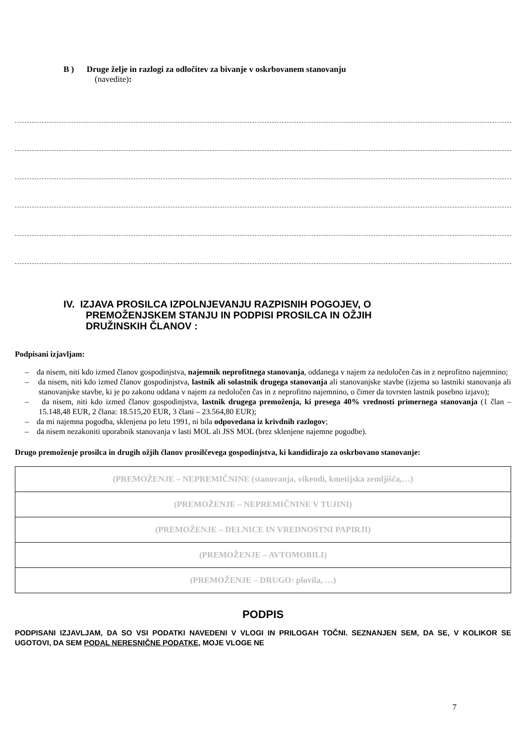B ) Druge želje in razlogi za odločitev za bivanje v oskrbovanem stanovanju
(navedite):
IV. IZJAVA PROSILCA IZPOLNJEVANJU RAZPISNIH POGOJEV, O
PREMOŽENJSKEM STANJU IN PODPISI PROSILCA IN OŽJIH
DRUŽINSKIH ČLANOV :
Podpisani izjavljam:
– da nisem, niti kdo izmed članov gospodinjstva, najemnik neprofitnega stanovanja, oddanega v najem za nedoločen čas in z neprofitno najemnino;
– da nisem, niti kdo izmed članov gospodinjstva, lastnik ali solastnik drugega stanovanja ali stanovanjske stavbe (izjema so lastniki stanovanja ali stanovanjske stavbe, ki je po zakonu oddana v najem za nedoločen čas in z neprofitno najemnino, o čimer da tovrsten lastnik posebno izjavo);
– da nisem, niti kdo izmed članov gospodinjstva, lastnik drugega premoženja, ki presega 40% vrednosti primernega stanovanja (1 član – 15.148,48 EUR, 2 člana: 18.515,20 EUR, 3 člani – 23.564,80 EUR);
– da mi najemna pogodba, sklenjena po letu 1991, ni bila odpovedana iz krivdnih razlogov;
– da nisem nezakoniti uporabnik stanovanja v lasti MOL ali JSS MOL (brez sklenjene najemne pogodbe).
Drugo premoženje prosilca in drugih ožjih članov prosilčevega gospodinjstva, ki kandidirajo za oskrbovano stanovanje:
| (PREMOŽENJE – NEPREMIČNINE (stanovanja, vikendi, kmetijska zemljišča,…) |
| (PREMOŽENJE – NEPREMIČNINE V TUJINI) |
| (PREMOŽENJE – DELNICE IN VREDNOSTNI PAPIRJI) |
| (PREMOŽENJE – AVTOMOBILI) |
| (PREMOŽENJE – DRUGO: plovila, …) |
PODPIS
PODPISANI IZJAVLJAM, DA SO VSI PODATKI NAVEDENI V VLOGI IN PRILOGAH TOČNI. SEZNANJEN SEM, DA SE, V KOLIKOR SE UGOTOVI, DA SEM PODAL NERESNIČNE PODATKE, MOJE VLOGE NE
7